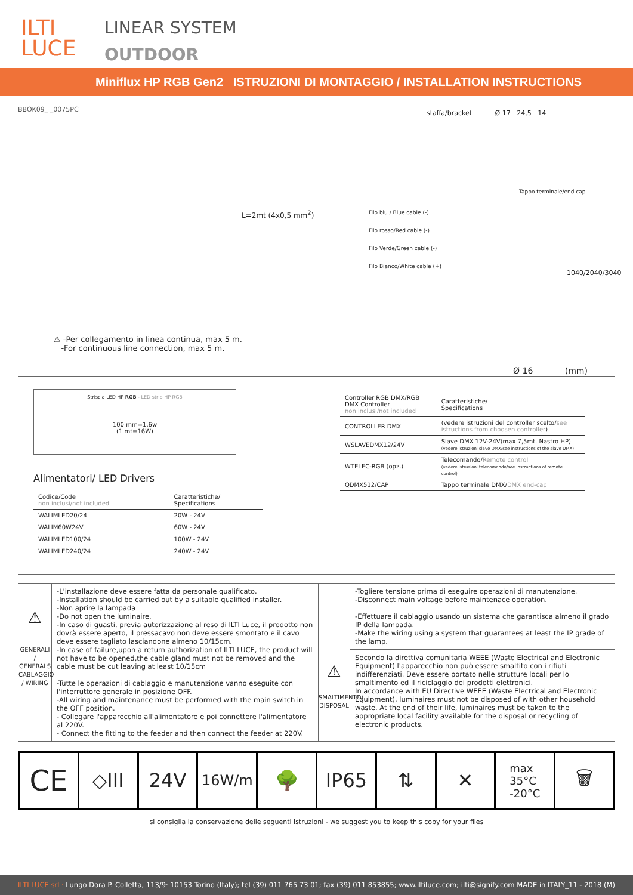ILTI
LUCE
LINEAR SYSTEM
OUTDOOR
Miniflux HP RGB Gen2 ISTRUZIONI DI MONTAGGIO / INSTALLATION INSTRUCTIONS
BBOK09_ _0075PC
staffa/bracket Ø 17 24,5 14
Tappo terminale/end cap
L=2mt (4x0,5 mm<sup>2</sup>)
Filo blu / Blue cable (-)
Filo rosso/Red cable (-)
Filo Verde/Green cable (-)
Filo Bianco/White cable (+)
1040/2040/3040
⚠ -Per collegamento in linea continua, max 5 m.
-For continuous line connection, max 5 m.
Ø 16 (mm)
Striscia LED HP RGB - LED strip HP RGB
100 mm=1,6w
(1 mt=16W)
Alimentatori/ LED Drivers
| Codice/Code non inclusi/not included | Caratteristiche/ Specifications |
| --- | --- |
| WALIMLED20/24 | 20W - 24V |
| WALIM60W24V | 60W - 24V |
| WALIMLED100/24 | 100W - 24V |
| WALIMLED240/24 | 240W - 24V |
| Controller RGB DMX/RGB DMX Controller non inclusi/not included | Caratteristiche/ Specifications |
| --- | --- |
| CONTROLLER DMX | (vedere istruzioni del controller scelto/ see istructions from choosen controller ) |
| WSLAVEDMX12/24V | Slave DMX 12V-24V(max 7,5mt. Nastro HP) (vedere istruzioni slave DMX/see instructions of the slave DMX) |
| WTELEC-RGB (opz.) | Telecomando/ Remote control (vedere istruzioni telecomando/see instructions of remote control) |
| QDMX512/CAP | Tappo terminale DMX/ DMX end-cap |
⚠
GENERALI / GENERALS
CABLAGGIO / WIRING
-L'installazione deve essere fatta da personale qualificato.
-Installation should be carried out by a suitable qualified installer.
-Non aprire la lampada
-Do not open the luminaire.
-In caso di guasti, previa autorizzazione al reso di ILTI Luce, il prodotto non dovrà essere aperto, il pressacavo non deve essere smontato e il cavo deve essere tagliato lasciandone almeno 10/15cm.
-In case of failure,upon a return authorization of ILTI LUCE, the product will not have to be opened,the cable gland must not be removed and the cable must be cut leaving at least 10/15cm
-Tutte le operazioni di cablaggio e manutenzione vanno eseguite con l'interruttore generale in posizione OFF.
-All wiring and maintenance must be performed with the main switch in the OFF position.
- Collegare l'apparecchio all'alimentatore e poi connettere l'alimentatore al 220V.
- Connect the fitting to the feeder and then connect the feeder at 220V.
⚠
SMALTIMENTO/
DISPOSAL
-Togliere tensione prima di eseguire operazioni di manutenzione.
-Disconnect main voltage before maintenace operation.
-Effettuare il cablaggio usando un sistema che garantisca almeno il grado IP della lampada.
-Make the wiring using a system that guarantees at least the IP grade of the lamp.
Secondo la direttiva comunitaria WEEE (Waste Electrical and Electronic Equipment) l'apparecchio non può essere smaltito con i rifiuti indifferenziati. Deve essere portato nelle strutture locali per lo smaltimento ed il riciclaggio dei prodotti elettronici.
In accordance with EU Directive WEEE (Waste Electrical and Electronic Equipment), luminaires must not be disposed of with other household waste. At the end of their life, luminaires must be taken to the appropriate local facility available for the disposal or recycling of electronic products.
CE
◇III 24V
16W/m
🌳 IP65 ⇅ ✕
max
35°C
-20°C
🗑
si consiglia la conservazione delle seguenti istruzioni - we suggest you to keep this copy for your files
ILTI LUCE srl · Lungo Dora P. Colletta, 113/9· 10153 Torino (Italy); tel (39) 011 765 73 01; fax (39) 011 853855; www.iltiluce.com; ilti@signify.com MADE in ITALY_11 - 2018 (M)